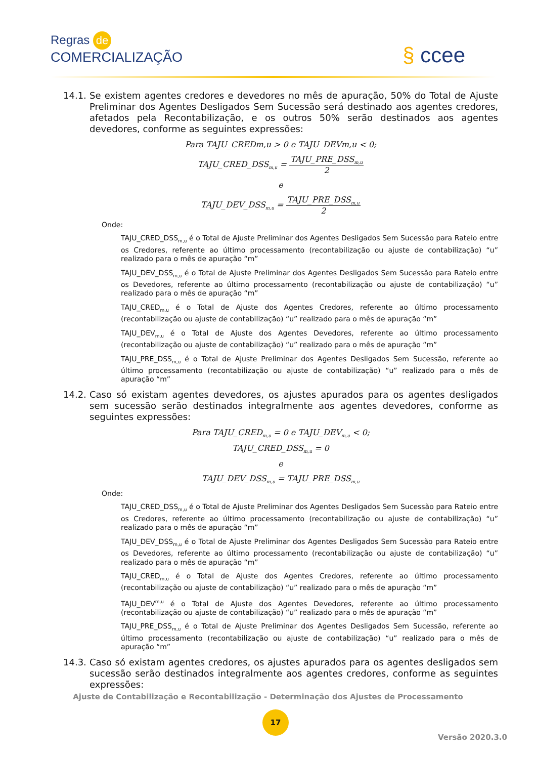Regras de
COMERCIALIZAÇÃO
§ ccee
14.1.
Se existem agentes credores e devedores no mês de apuração, 50% do Total de Ajuste Preliminar dos Agentes Desligados Sem Sucessão será destinado aos agentes credores, afetados pela Recontabilização, e os outros 50% serão destinados aos agentes devedores, conforme as seguintes expressões:
Para TAJU_CREDm,u > 0 e TAJU_DEVm,u < 0;
TAJU_CRED_DSS<sub>m,u</sub> =
TAJU_PRE_DSS<sub>m,u</sub>
2
e
TAJU_DEV_DSS<sub>m,u</sub> =
TAJU_PRE_DSS<sub>m,u</sub>
2
Onde:
TAJU_CRED_DSS<sub>m,u</sub> é o Total de Ajuste Preliminar dos Agentes Desligados Sem Sucessão para Rateio entre os Credores, referente ao último processamento (recontabilização ou ajuste de contabilização) “u” realizado para o mês de apuração “m”
TAJU_DEV_DSS<sub>m,u</sub> é o Total de Ajuste Preliminar dos Agentes Desligados Sem Sucessão para Rateio entre os Devedores, referente ao último processamento (recontabilização ou ajuste de contabilização) “u” realizado para o mês de apuração “m”
TAJU_CRED<sub>m,u</sub> é o Total de Ajuste dos Agentes Credores, referente ao último processamento (recontabilização ou ajuste de contabilização) “u” realizado para o mês de apuração “m”
TAJU_DEV<sub>m,u</sub> é o Total de Ajuste dos Agentes Devedores, referente ao último processamento (recontabilização ou ajuste de contabilização) “u” realizado para o mês de apuração “m”
TAJU_PRE_DSS<sub>m,u</sub> é o Total de Ajuste Preliminar dos Agentes Desligados Sem Sucessão, referente ao último processamento (recontabilização ou ajuste de contabilização) “u” realizado para o mês de apuração “m”
14.2.
Caso só existam agentes devedores, os ajustes apurados para os agentes desligados sem sucessão serão destinados integralmente aos agentes devedores, conforme as seguintes expressões:
Para TAJU_CRED<sub>m,u</sub> = 0 e TAJU_DEV<sub>m,u</sub> < 0;
TAJU_CRED_DSS<sub>m,u</sub> = 0
e
TAJU_DEV_DSS<sub>m,u</sub> = TAJU_PRE_DSS<sub>m,u</sub>
Onde:
TAJU_CRED_DSS<sub>m,u</sub> é o Total de Ajuste Preliminar dos Agentes Desligados Sem Sucessão para Rateio entre os Credores, referente ao último processamento (recontabilização ou ajuste de contabilização) “u” realizado para o mês de apuração “m”
TAJU_DEV_DSS<sub>m,u</sub> é o Total de Ajuste Preliminar dos Agentes Desligados Sem Sucessão para Rateio entre os Devedores, referente ao último processamento (recontabilização ou ajuste de contabilização) “u” realizado para o mês de apuração “m”
TAJU_CRED<sub>m,u</sub> é o Total de Ajuste dos Agentes Credores, referente ao último processamento (recontabilização ou ajuste de contabilização) “u” realizado para o mês de apuração “m”
TAJU_DEV<sup>m,u</sup> é o Total de Ajuste dos Agentes Devedores, referente ao último processamento (recontabilização ou ajuste de contabilização) “u” realizado para o mês de apuração “m”
TAJU_PRE_DSS<sub>m,u</sub> é o Total de Ajuste Preliminar dos Agentes Desligados Sem Sucessão, referente ao último processamento (recontabilização ou ajuste de contabilização) “u” realizado para o mês de apuração “m”
14.3.
Caso só existam agentes credores, os ajustes apurados para os agentes desligados sem sucessão serão destinados integralmente aos agentes credores, conforme as seguintes expressões:
Ajuste de Contabilização e Recontabilização - Determinação dos Ajustes de Processamento
17
Versão 2020.3.0